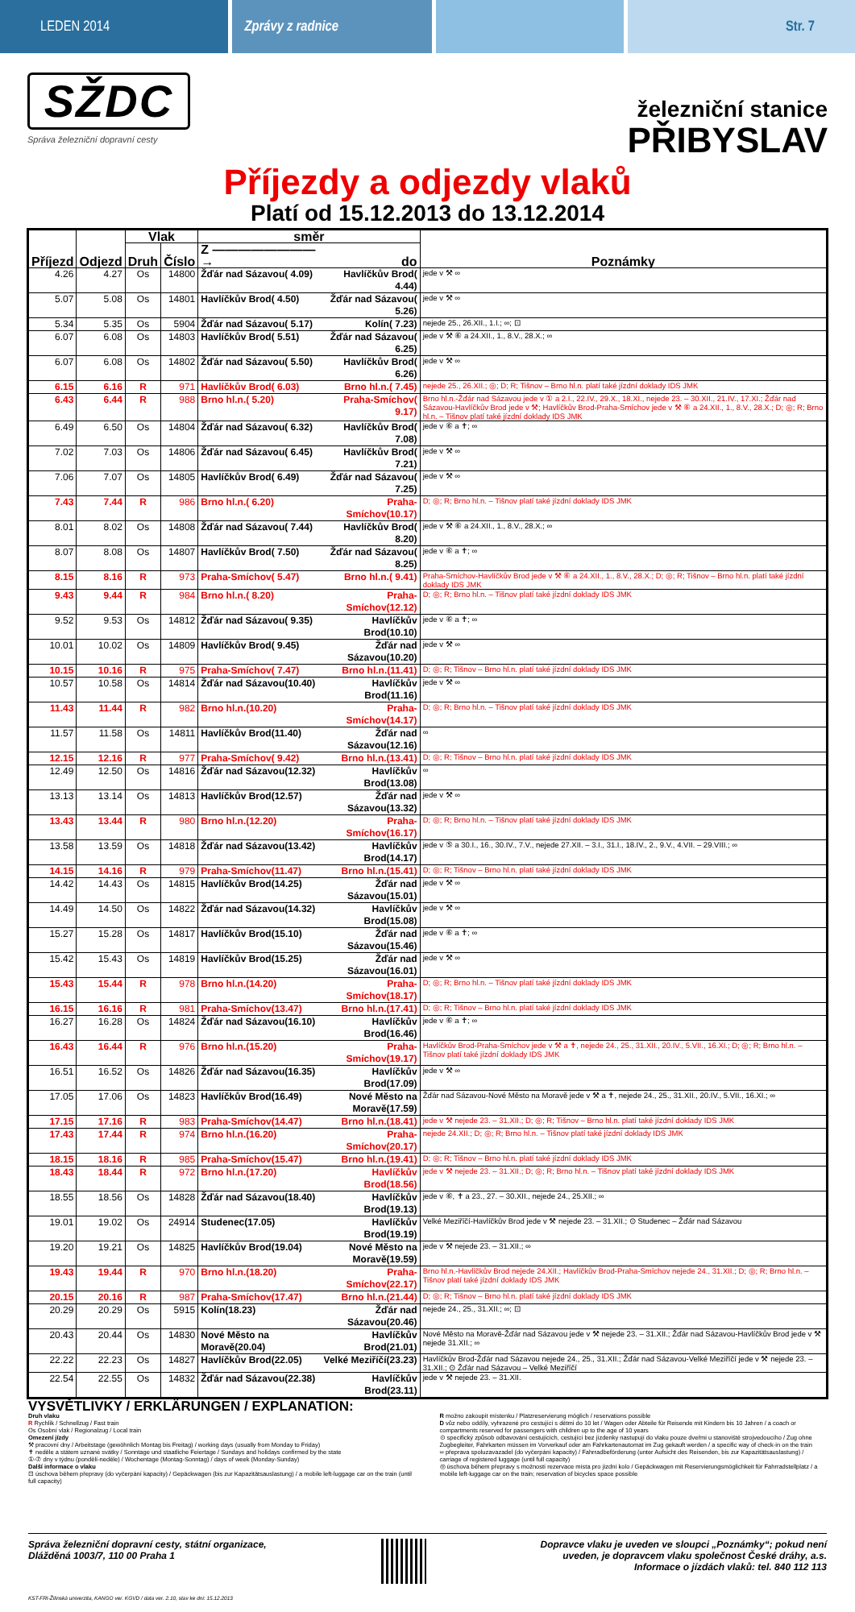LEDEN 2014 Zprávy z radnice Str. 7
SŽDC
Správa železniční dopravní cesty
železniční stanice
PŘIBYSLAV
Příjezdy a odjezdy vlaků
Platí od 15.12.2013 do 13.12.2014
| Příjezd | Odjezd | Vlak | | směr | | Poznámky |
| --- | --- | --- | --- | --- | --- | --- |
| | | Druh | Číslo | Z ————————→ | do | |
| 4.26 | 4.27 | Os | 14800 | Žďár nad Sázavou( 4.09) | Havlíčkův Brod( 4.44) | jede v ⚒ ∞ |
| 5.07 | 5.08 | Os | 14801 | Havlíčkův Brod( 4.50) | Žďár nad Sázavou( 5.26) | jede v ⚒ ∞ |
| 5.34 | 5.35 | Os | 5904 | Žďár nad Sázavou( 5.17) | Kolín( 7.23) | nejede 25., 26.XII., 1.I.; ∞; ⊡ |
| 6.07 | 6.08 | Os | 14803 | Havlíčkův Brod( 5.51) | Žďár nad Sázavou( 6.25) | jede v ⚒ ⑥ a 24.XII., 1., 8.V., 28.X.; ∞ |
| 6.07 | 6.08 | Os | 14802 | Žďár nad Sázavou( 5.50) | Havlíčkův Brod( 6.26) | jede v ⚒ ∞ |
| 6.15 | 6.16 | R | 971 | Havlíčkův Brod( 6.03) | Brno hl.n.( 7.45) | nejede 25., 26.XII.; ◎; D; R; Tišnov – Brno hl.n. platí také jízdní doklady IDS JMK |
| 6.43 | 6.44 | R | 988 | Brno hl.n.( 5.20) | Praha-Smíchov( 9.17) | Brno hl.n.-Žďár nad Sázavou jede v ① a 2.I., 22.IV., 29.X., 18.XI., nejede 23. – 30.XII., 21.IV., 17.XI.; Žďár nad Sázavou-Havlíčkův Brod jede v ⚒; Havlíčkův Brod-Praha-Smíchov jede v ⚒ ⑥ a 24.XII., 1., 8.V., 28.X.; D; ◎; R; Brno hl.n. – Tišnov platí také jízdní doklady IDS JMK |
| 6.49 | 6.50 | Os | 14804 | Žďár nad Sázavou( 6.32) | Havlíčkův Brod( 7.08) | jede v ⑥ a ✝; ∞ |
| 7.02 | 7.03 | Os | 14806 | Žďár nad Sázavou( 6.45) | Havlíčkův Brod( 7.21) | jede v ⚒ ∞ |
| 7.06 | 7.07 | Os | 14805 | Havlíčkův Brod( 6.49) | Žďár nad Sázavou( 7.25) | jede v ⚒ ∞ |
| 7.43 | 7.44 | R | 986 | Brno hl.n.( 6.20) | Praha-Smíchov(10.17) | D; ◎; R; Brno hl.n. – Tišnov platí také jízdní doklady IDS JMK |
| 8.01 | 8.02 | Os | 14808 | Žďár nad Sázavou( 7.44) | Havlíčkův Brod( 8.20) | jede v ⚒ ⑥ a 24.XII., 1., 8.V., 28.X.; ∞ |
| 8.07 | 8.08 | Os | 14807 | Havlíčkův Brod( 7.50) | Žďár nad Sázavou( 8.25) | jede v ⑥ a ✝; ∞ |
| 8.15 | 8.16 | R | 973 | Praha-Smíchov( 5.47) | Brno hl.n.( 9.41) | Praha-Smíchov-Havlíčkův Brod jede v ⚒ ⑥ a 24.XII., 1., 8.V., 28.X.; D; ◎; R; Tišnov – Brno hl.n. platí také jízdní doklady IDS JMK |
| 9.43 | 9.44 | R | 984 | Brno hl.n.( 8.20) | Praha-Smíchov(12.12) | D; ◎; R; Brno hl.n. – Tišnov platí také jízdní doklady IDS JMK |
| 9.52 | 9.53 | Os | 14812 | Žďár nad Sázavou( 9.35) | Havlíčkův Brod(10.10) | jede v ⑥ a ✝; ∞ |
| 10.01 | 10.02 | Os | 14809 | Havlíčkův Brod( 9.45) | Žďár nad Sázavou(10.20) | jede v ⚒ ∞ |
| 10.15 | 10.16 | R | 975 | Praha-Smíchov( 7.47) | Brno hl.n.(11.41) | D; ◎; R; Tišnov – Brno hl.n. platí také jízdní doklady IDS JMK |
| 10.57 | 10.58 | Os | 14814 | Žďár nad Sázavou(10.40) | Havlíčkův Brod(11.16) | jede v ⚒ ∞ |
| 11.43 | 11.44 | R | 982 | Brno hl.n.(10.20) | Praha-Smíchov(14.17) | D; ◎; R; Brno hl.n. – Tišnov platí také jízdní doklady IDS JMK |
| 11.57 | 11.58 | Os | 14811 | Havlíčkův Brod(11.40) | Žďár nad Sázavou(12.16) | ∞ |
| 12.15 | 12.16 | R | 977 | Praha-Smíchov( 9.42) | Brno hl.n.(13.41) | D; ◎; R; Tišnov – Brno hl.n. platí také jízdní doklady IDS JMK |
| 12.49 | 12.50 | Os | 14816 | Žďár nad Sázavou(12.32) | Havlíčkův Brod(13.08) | ∞ |
| 13.13 | 13.14 | Os | 14813 | Havlíčkův Brod(12.57) | Žďár nad Sázavou(13.32) | jede v ⚒ ∞ |
| 13.43 | 13.44 | R | 980 | Brno hl.n.(12.20) | Praha-Smíchov(16.17) | D; ◎; R; Brno hl.n. – Tišnov platí také jízdní doklady IDS JMK |
| 13.58 | 13.59 | Os | 14818 | Žďár nad Sázavou(13.42) | Havlíčkův Brod(14.17) | jede v ⑤ a 30.I., 16., 30.IV., 7.V., nejede 27.XII. – 3.I., 31.I., 18.IV., 2., 9.V., 4.VII. – 29.VIII.; ∞ |
| 14.15 | 14.16 | R | 979 | Praha-Smíchov(11.47) | Brno hl.n.(15.41) | D; ◎; R; Tišnov – Brno hl.n. platí také jízdní doklady IDS JMK |
| 14.42 | 14.43 | Os | 14815 | Havlíčkův Brod(14.25) | Žďár nad Sázavou(15.01) | jede v ⚒ ∞ |
| 14.49 | 14.50 | Os | 14822 | Žďár nad Sázavou(14.32) | Havlíčkův Brod(15.08) | jede v ⚒ ∞ |
| 15.27 | 15.28 | Os | 14817 | Havlíčkův Brod(15.10) | Žďár nad Sázavou(15.46) | jede v ⑥ a ✝; ∞ |
| 15.42 | 15.43 | Os | 14819 | Havlíčkův Brod(15.25) | Žďár nad Sázavou(16.01) | jede v ⚒ ∞ |
| 15.43 | 15.44 | R | 978 | Brno hl.n.(14.20) | Praha-Smíchov(18.17) | D; ◎; R; Brno hl.n. – Tišnov platí také jízdní doklady IDS JMK |
| 16.15 | 16.16 | R | 981 | Praha-Smíchov(13.47) | Brno hl.n.(17.41) | D; ◎; R; Tišnov – Brno hl.n. platí také jízdní doklady IDS JMK |
| 16.27 | 16.28 | Os | 14824 | Žďár nad Sázavou(16.10) | Havlíčkův Brod(16.46) | jede v ⑥ a ✝; ∞ |
| 16.43 | 16.44 | R | 976 | Brno hl.n.(15.20) | Praha-Smíchov(19.17) | Havlíčkův Brod-Praha-Smíchov jede v ⚒ a ✝, nejede 24., 25., 31.XII., 20.IV., 5.VII., 16.XI.; D; ◎; R; Brno hl.n. – Tišnov platí také jízdní doklady IDS JMK |
| 16.51 | 16.52 | Os | 14826 | Žďár nad Sázavou(16.35) | Havlíčkův Brod(17.09) | jede v ⚒ ∞ |
| 17.05 | 17.06 | Os | 14823 | Havlíčkův Brod(16.49) | Nové Město na Moravě(17.59) | Žďár nad Sázavou-Nové Město na Moravě jede v ⚒ a ✝, nejede 24., 25., 31.XII., 20.IV., 5.VII., 16.XI.; ∞ |
| 17.15 | 17.16 | R | 983 | Praha-Smíchov(14.47) | Brno hl.n.(18.41) | jede v ⚒ nejede 23. – 31.XII.; D; ◎; R; Tišnov – Brno hl.n. platí také jízdní doklady IDS JMK |
| 17.43 | 17.44 | R | 974 | Brno hl.n.(16.20) | Praha-Smíchov(20.17) | nejede 24.XII.; D; ◎; R; Brno hl.n. – Tišnov platí také jízdní doklady IDS JMK |
| 18.15 | 18.16 | R | 985 | Praha-Smíchov(15.47) | Brno hl.n.(19.41) | D; ◎; R; Tišnov – Brno hl.n. platí také jízdní doklady IDS JMK |
| 18.43 | 18.44 | R | 972 | Brno hl.n.(17.20) | Havlíčkův Brod(18.56) | jede v ⚒ nejede 23. – 31.XII.; D; ◎; R; Brno hl.n. – Tišnov platí také jízdní doklady IDS JMK |
| 18.55 | 18.56 | Os | 14828 | Žďár nad Sázavou(18.40) | Havlíčkův Brod(19.13) | jede v ⑥, ✝ a 23., 27. – 30.XII., nejede 24., 25.XII.; ∞ |
| 19.01 | 19.02 | Os | 24914 | Studenec(17.05) | Havlíčkův Brod(19.19) | Velké Meziříčí-Havlíčkův Brod jede v ⚒ nejede 23. – 31.XII.; ⊙ Studenec – Žďár nad Sázavou |
| 19.20 | 19.21 | Os | 14825 | Havlíčkův Brod(19.04) | Nové Město na Moravě(19.59) | jede v ⚒ nejede 23. – 31.XII.; ∞ |
| 19.43 | 19.44 | R | 970 | Brno hl.n.(18.20) | Praha-Smíchov(22.17) | Brno hl.n.-Havlíčkův Brod nejede 24.XII.; Havlíčkův Brod-Praha-Smíchov nejede 24., 31.XII.; D; ◎; R; Brno hl.n. – Tišnov platí také jízdní doklady IDS JMK |
| 20.15 | 20.16 | R | 987 | Praha-Smíchov(17.47) | Brno hl.n.(21.44) | D; ◎; R; Tišnov – Brno hl.n. platí také jízdní doklady IDS JMK |
| 20.29 | 20.29 | Os | 5915 | Kolín(18.23) | Žďár nad Sázavou(20.46) | nejede 24., 25., 31.XII.; ∞; ⊡ |
| 20.43 | 20.44 | Os | 14830 | Nové Město na Moravě(20.04) | Havlíčkův Brod(21.01) | Nové Město na Moravě-Žďár nad Sázavou jede v ⚒ nejede 23. – 31.XII.; Žďár nad Sázavou-Havlíčkův Brod jede v ⚒ nejede 31.XII.; ∞ |
| 22.22 | 22.23 | Os | 14827 | Havlíčkův Brod(22.05) | Velké Meziříčí(23.23) | Havlíčkův Brod-Žďár nad Sázavou nejede 24., 25., 31.XII.; Žďár nad Sázavou-Velké Meziříčí jede v ⚒ nejede 23. – 31.XII.; ⊙ Žďár nad Sázavou – Velké Meziříčí |
| 22.54 | 22.55 | Os | 14832 | Žďár nad Sázavou(22.38) | Havlíčkův Brod(23.11) | jede v ⚒ nejede 23. – 31.XII. |
VYSVĚTLIVKY / ERKLÄRUNGEN / EXPLANATION:
Druh vlaku
R Rychlík / Schnellzug / Fast train
Os Osobní vlak / Regionalzug / Local train
Omezení jízdy
⚒ pracovní dny / Arbeitstage (gewöhnlich Montag bis Freitag) / working days (usually from Monday to Friday)
✝ neděle a státem uznané svátky / Sonntage und staatliche Feiertage / Sundays and holidays confirmed by the state
①-⑦ dny v týdnu (pondělí-neděle) / Wochentage (Montag-Sonntag) / days of week (Monday-Sunday)
Další informace o vlaku
⊡ úschova během přepravy (do vyčerpání kapacity) / Gepäckwagen (bis zur Kapazitätsauslastung) / a mobile left-luggage car on the train (until full capacity)
R možno zakoupit místenku / Platzreservierung möglich / reservations possible
D vůz nebo oddíly, vyhrazené pro cestující s dětmi do 10 let / Wagen oder Abteile für Reisende mit Kindern bis 10 Jahren / a coach or compartments reserved for passengers with children up to the age of 10 years
⊙ specifický způsob odbavování cestujících, cestující bez jízdenky nastupují do vlaku pouze dveřmi u stanoviště strojvedoucího / Zug ohne Zugbegleiter, Fahrkarten müssen im Vorverkauf oder am Fahrkartenautomat im Zug gekauft werden / a specific way of check-in on the train
∞ přeprava spoluzavazadel (do vyčerpání kapacity) / Fahrradbeförderung (unter Aufsicht des Reisenden, bis zur Kapazitätsauslastung) / carriage of registered luggage (until full capacity)
◎ úschova během přepravy s možností rezervace místa pro jízdní kolo / Gepäckwagen mit Reservierungsmöglichkeit für Fahrradstellplatz / a mobile left-luggage car on the train; reservation of bicycles space possible
Správa železniční dopravní cesty, státní organizace,
Dlážděná 1003/7, 110 00 Praha 1
Dopravce vlaku je uveden ve sloupci „Poznámky“; pokud není
uveden, je dopravcem vlaku společnost České dráhy, a.s.
Informace o jízdách vlaků: tel. 840 112 113
KST-FRI-Žilinská univerzita, KANGO ver. KGVD / data ver. 2.10, stav ke dni: 15.12.2013